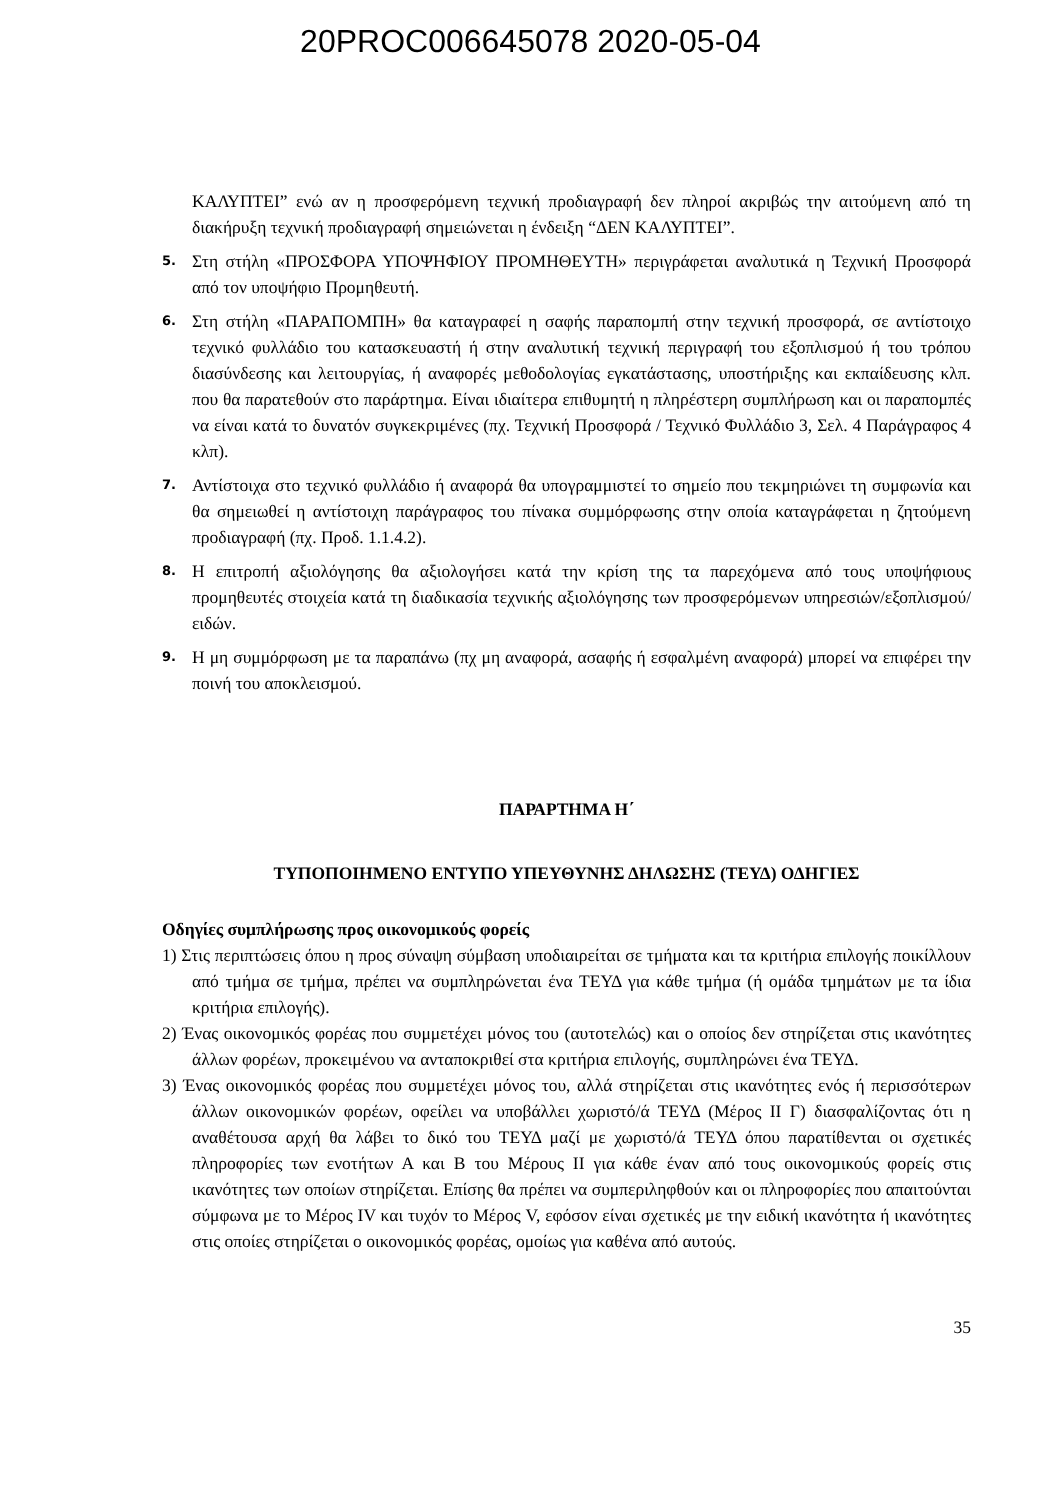20PROC006645078 2020-05-04
ΚΑΛΥΠΤΕΙ” ενώ αν η προσφερόμενη τεχνική προδιαγραφή δεν πληροί ακριβώς την αιτούμενη από τη διακήρυξη τεχνική προδιαγραφή σημειώνεται η ένδειξη “ΔΕΝ ΚΑΛΥΠΤΕΙ”.
5.
Στη στήλη «ΠΡΟΣΦΟΡΑ ΥΠΟΨΗΦΙΟΥ ΠΡΟΜΗΘΕΥΤΗ» περιγράφεται αναλυτικά η Τεχνική Προσφορά από τον υποψήφιο Προμηθευτή.
6.
Στη στήλη «ΠΑΡΑΠΟΜΠΗ» θα καταγραφεί η σαφής παραπομπή στην τεχνική προσφορά, σε αντίστοιχο τεχνικό φυλλάδιο του κατασκευαστή ή στην αναλυτική τεχνική περιγραφή του εξοπλισμού ή του τρόπου διασύνδεσης και λειτουργίας, ή αναφορές μεθοδολογίας εγκατάστασης, υποστήριξης και εκπαίδευσης κλπ. που θα παρατεθούν στο παράρτημα. Είναι ιδιαίτερα επιθυμητή η πληρέστερη συμπλήρωση και οι παραπομπές να είναι κατά το δυνατόν συγκεκριμένες (πχ. Τεχνική Προσφορά / Τεχνικό Φυλλάδιο 3, Σελ. 4 Παράγραφος 4 κλπ).
7.
Αντίστοιχα στο τεχνικό φυλλάδιο ή αναφορά θα υπογραμμιστεί το σημείο που τεκμηριώνει τη συμφωνία και θα σημειωθεί η αντίστοιχη παράγραφος του πίνακα συμμόρφωσης στην οποία καταγράφεται η ζητούμενη προδιαγραφή (πχ. Προδ. 1.1.4.2).
8.
Η επιτροπή αξιολόγησης θα αξιολογήσει κατά την κρίση της τα παρεχόμενα από τους υποψήφιους προμηθευτές στοιχεία κατά τη διαδικασία τεχνικής αξιολόγησης των προσφερόμενων υπηρεσιών/εξοπλισμού/ειδών.
9.
Η μη συμμόρφωση με τα παραπάνω (πχ μη αναφορά, ασαφής ή εσφαλμένη αναφορά) μπορεί να επιφέρει την ποινή του αποκλεισμού.
ΠΑΡΑΡΤΗΜΑ Η΄
ΤΥΠΟΠΟΙΗΜΕΝΟ ΕΝΤΥΠΟ ΥΠΕΥΘΥΝΗΣ ΔΗΛΩΣΗΣ (ΤΕΥΔ) ΟΔΗΓΙΕΣ
Οδηγίες συμπλήρωσης προς οικονομικούς φορείς
1) Στις περιπτώσεις όπου η προς σύναψη σύμβαση υποδιαιρείται σε τμήματα και τα κριτήρια επιλογής ποικίλλουν από τμήμα σε τμήμα, πρέπει να συμπληρώνεται ένα ΤΕΥΔ για κάθε τμήμα (ή ομάδα τμημάτων με τα ίδια κριτήρια επιλογής).
2) Ένας οικονομικός φορέας που συμμετέχει μόνος του (αυτοτελώς) και ο οποίος δεν στηρίζεται στις ικανότητες άλλων φορέων, προκειμένου να ανταποκριθεί στα κριτήρια επιλογής, συμπληρώνει ένα ΤΕΥΔ.
3) Ένας οικονομικός φορέας που συμμετέχει μόνος του, αλλά στηρίζεται στις ικανότητες ενός ή περισσότερων άλλων οικονομικών φορέων, οφείλει να υποβάλλει χωριστό/ά ΤΕΥΔ (Μέρος ΙΙ Γ) διασφαλίζοντας ότι η αναθέτουσα αρχή θα λάβει το δικό του ΤΕΥΔ μαζί με χωριστό/ά ΤΕΥΔ όπου παρατίθενται οι σχετικές πληροφορίες των ενοτήτων Α και Β του Μέρους ΙΙ για κάθε έναν από τους οικονομικούς φορείς στις ικανότητες των οποίων στηρίζεται. Επίσης θα πρέπει να συμπεριληφθούν και οι πληροφορίες που απαιτούνται σύμφωνα με το Μέρος IV και τυχόν το Μέρος V, εφόσον είναι σχετικές με την ειδική ικανότητα ή ικανότητες στις οποίες στηρίζεται ο οικονομικός φορέας, ομοίως για καθένα από αυτούς.
35